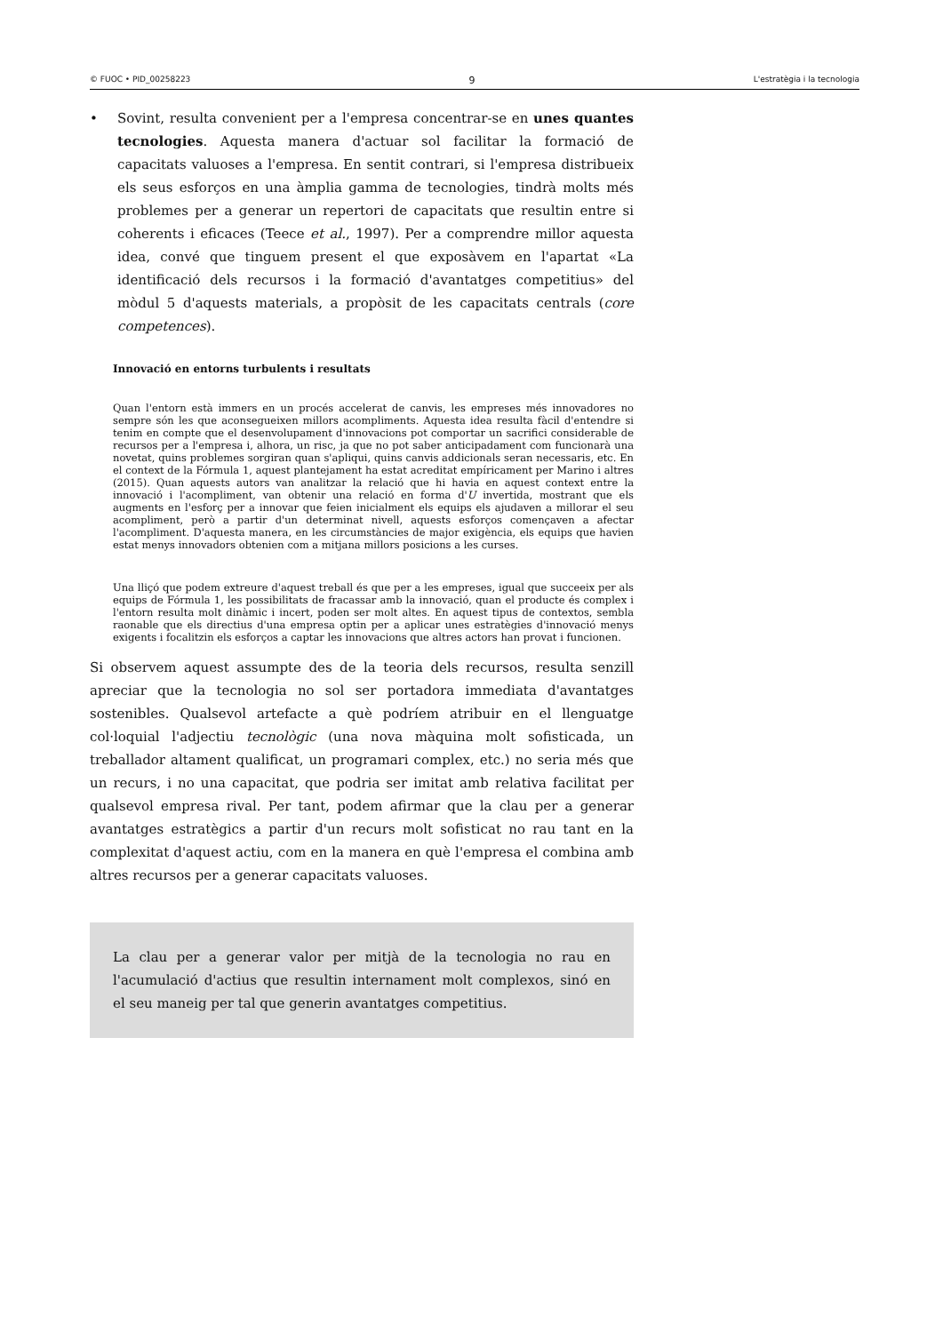© FUOC • PID_00258223 9 L'estratègia i la tecnologia
• Sovint, resulta convenient per a l'empresa concentrar-se en unes quantes tecnologies. Aquesta manera d'actuar sol facilitar la formació de capacitats valuoses a l'empresa. En sentit contrari, si l'empresa distribueix els seus esforços en una àmplia gamma de tecnologies, tindrà molts més problemes per a generar un repertori de capacitats que resultin entre si coherents i eficaces (Teece et al., 1997). Per a comprendre millor aquesta idea, convé que tinguem present el que exposàvem en l'apartat «La identificació dels recursos i la formació d'avantatges competitius» del mòdul 5 d'aquests materials, a propòsit de les capacitats centrals (core competences).
Innovació en entorns turbulents i resultats
Quan l'entorn està immers en un procés accelerat de canvis, les empreses més innovadores no sempre són les que aconsegueixen millors acompliments. Aquesta idea resulta fàcil d'entendre si tenim en compte que el desenvolupament d'innovacions pot comportar un sacrifici considerable de recursos per a l'empresa i, alhora, un risc, ja que no pot saber anticipadament com funcionarà una novetat, quins problemes sorgiran quan s'apliqui, quins canvis addicionals seran necessaris, etc. En el context de la Fórmula 1, aquest plantejament ha estat acreditat empíricament per Marino i altres (2015). Quan aquests autors van analitzar la relació que hi havia en aquest context entre la innovació i l'acompliment, van obtenir una relació en forma d'U invertida, mostrant que els augments en l'esforç per a innovar que feien inicialment els equips els ajudaven a millorar el seu acompliment, però a partir d'un determinat nivell, aquests esforços començaven a afectar l'acompliment. D'aquesta manera, en les circumstàncies de major exigència, els equips que havien estat menys innovadors obtenien com a mitjana millors posicions a les curses.
Una lliçó que podem extreure d'aquest treball és que per a les empreses, igual que succeeix per als equips de Fórmula 1, les possibilitats de fracassar amb la innovació, quan el producte és complex i l'entorn resulta molt dinàmic i incert, poden ser molt altes. En aquest tipus de contextos, sembla raonable que els directius d'una empresa optin per a aplicar unes estratègies d'innovació menys exigents i focalitzin els esforços a captar les innovacions que altres actors han provat i funcionen.
Si observem aquest assumpte des de la teoria dels recursos, resulta senzill apreciar que la tecnologia no sol ser portadora immediata d'avantatges sostenibles. Qualsevol artefacte a què podríem atribuir en el llenguatge col·loquial l'adjectiu tecnològic (una nova màquina molt sofisticada, un treballador altament qualificat, un programari complex, etc.) no seria més que un recurs, i no una capacitat, que podria ser imitat amb relativa facilitat per qualsevol empresa rival. Per tant, podem afirmar que la clau per a generar avantatges estratègics a partir d'un recurs molt sofisticat no rau tant en la complexitat d'aquest actiu, com en la manera en què l'empresa el combina amb altres recursos per a generar capacitats valuoses.
La clau per a generar valor per mitjà de la tecnologia no rau en l'acumulació d'actius que resultin internament molt complexos, sinó en el seu maneig per tal que generin avantatges competitius.